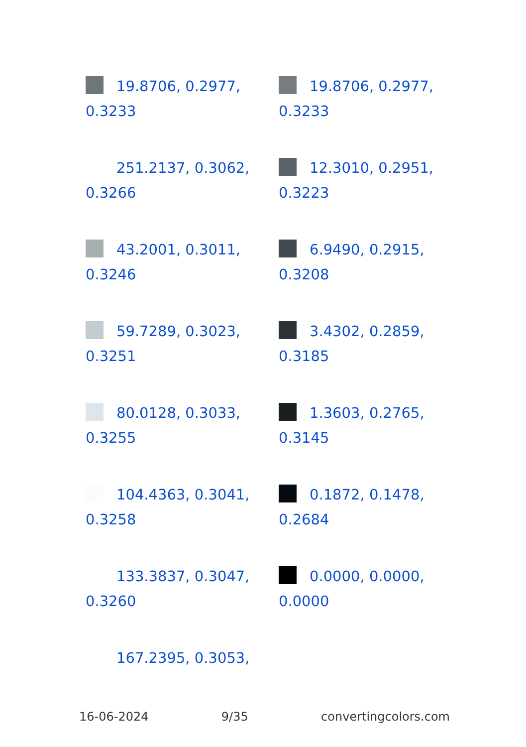19.8706, 0.2977, 0.3233
19.8706, 0.2977, 0.3233
251.2137, 0.3062, 0.3266
12.3010, 0.2951, 0.3223
43.2001, 0.3011, 0.3246
6.9490, 0.2915, 0.3208
59.7289, 0.3023, 0.3251
3.4302, 0.2859, 0.3185
80.0128, 0.3033, 0.3255
1.3603, 0.2765, 0.3145
104.4363, 0.3041, 0.3258
0.1872, 0.1478, 0.2684
133.3837, 0.3047, 0.3260
0.0000, 0.0000, 0.0000
167.2395, 0.3053,
16-06-2024 9/35 convertingcolors.com